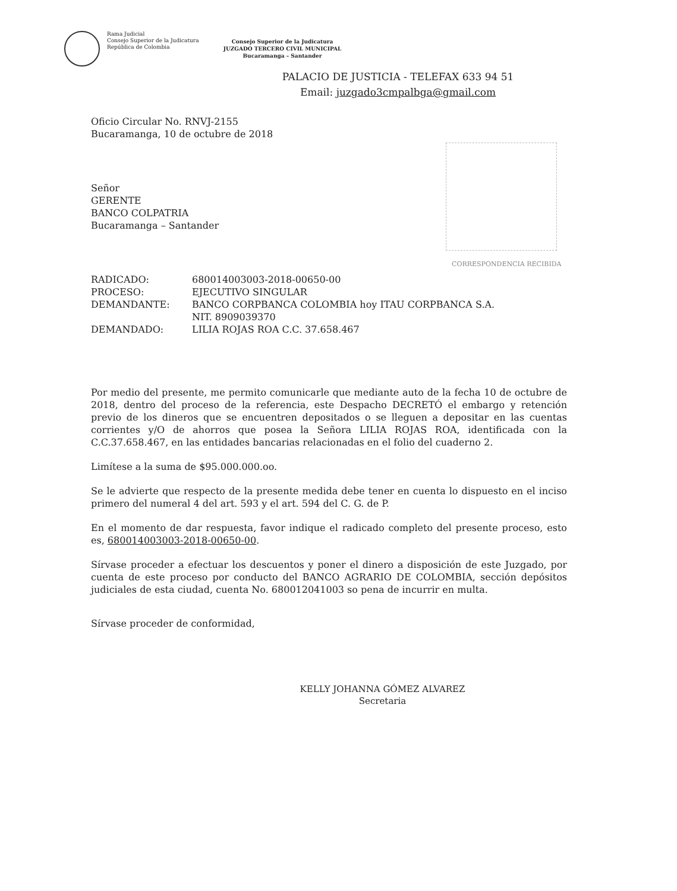Rama Judicial
Consejo Superior de la Judicatura
República de Colombia
Consejo Superior de la Judicatura
JUZGADO TERCERO CIVIL MUNICIPAL
Bucaramanga – Santander
PALACIO DE JUSTICIA - TELEFAX 633 94 51
Email: juzgado3cmpalbga@gmail.com
Oficio Circular No. RNVJ-2155
Bucaramanga, 10 de octubre de 2018
Señor
GERENTE
BANCO COLPATRIA
Bucaramanga – Santander
CORRESPONDENCIA RECIBIDA
| RADICADO: | 680014003003-2018-00650-00 |
| PROCESO: | EJECUTIVO SINGULAR |
| DEMANDANTE: | BANCO CORPBANCA COLOMBIA hoy ITAU CORPBANCA S.A. NIT. 8909039370 |
| DEMANDADO: | LILIA ROJAS ROA C.C. 37.658.467 |
Por medio del presente, me permito comunicarle que mediante auto de la fecha 10 de octubre de 2018, dentro del proceso de la referencia, este Despacho DECRETÓ el embargo y retención previo de los dineros que se encuentren depositados o se lleguen a depositar en las cuentas corrientes y/O de ahorros que posea la Señora LILIA ROJAS ROA, identificada con la C.C.37.658.467, en las entidades bancarias relacionadas en el folio del cuaderno 2.
Limítese a la suma de $95.000.000.oo.
Se le advierte que respecto de la presente medida debe tener en cuenta lo dispuesto en el inciso primero del numeral 4 del art. 593 y el art. 594 del C. G. de P.
En el momento de dar respuesta, favor indique el radicado completo del presente proceso, esto es, 680014003003-2018-00650-00.
Sírvase proceder a efectuar los descuentos y poner el dinero a disposición de este Juzgado, por cuenta de este proceso por conducto del BANCO AGRARIO DE COLOMBIA, sección depósitos judiciales de esta ciudad, cuenta No. 680012041003 so pena de incurrir en multa.
Sírvase proceder de conformidad,
KELLY JOHANNA GÓMEZ ALVAREZ
Secretaria